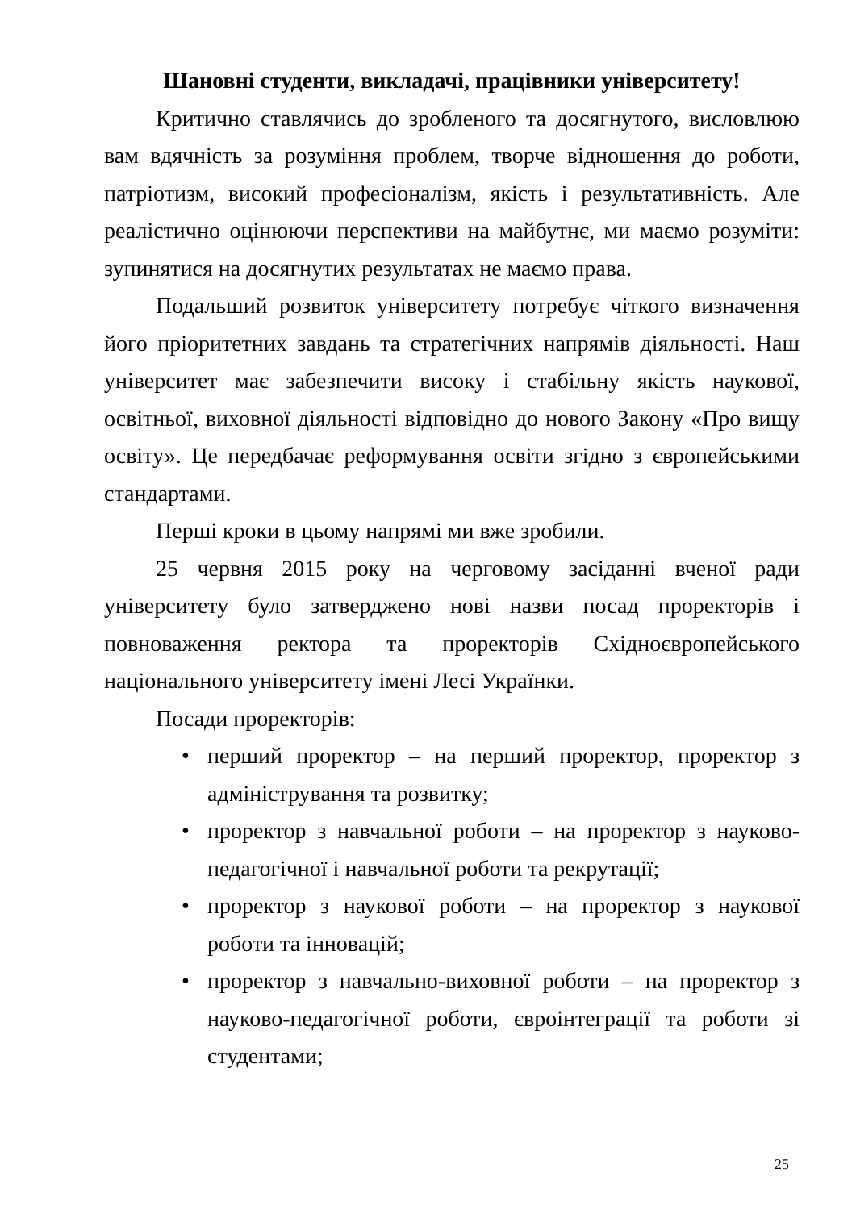Шановні студенти, викладачі, працівники університету!
Критично ставлячись до зробленого та досягнутого, висловлюю вам вдячність за розуміння проблем, творче відношення до роботи, патріотизм, високий професіоналізм, якість і результативність. Але реалістично оцінюючи перспективи на майбутнє, ми маємо розуміти: зупинятися на досягнутих результатах не маємо права.
Подальший розвиток університету потребує чіткого визначення його пріоритетних завдань та стратегічних напрямів діяльності. Наш університет має забезпечити високу і стабільну якість наукової, освітньої, виховної діяльності відповідно до нового Закону «Про вищу освіту». Це передбачає реформування освіти згідно з європейськими стандартами.
Перші кроки в цьому напрямі ми вже зробили.
25 червня 2015 року на черговому засіданні вченої ради університету було затверджено нові назви посад проректорів і повноваження ректора та проректорів Східноєвропейського національного університету імені Лесі Українки.
Посади проректорів:
• перший проректор – на перший проректор, проректор з адміністрування та розвитку;
• проректор з навчальної роботи – на проректор з науково-педагогічної і навчальної роботи та рекрутації;
• проректор з наукової роботи – на проректор з наукової роботи та інновацій;
• проректор з навчально-виховної роботи – на проректор з науково-педагогічної роботи, євроінтеграції та роботи зі студентами;
25